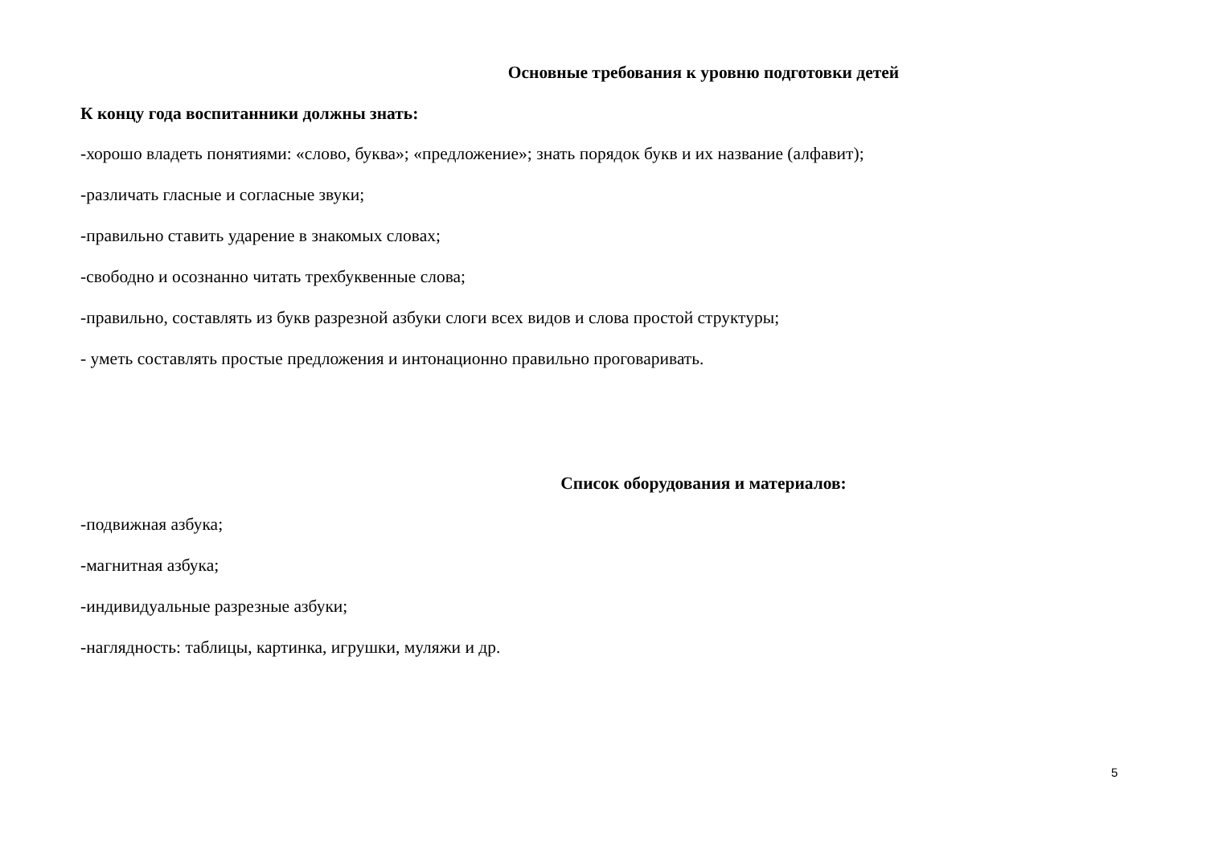Основные требования к уровню подготовки детей
К концу года воспитанники должны знать:
-хорошо владеть понятиями: «слово, буква»; «предложение»; знать порядок букв и их название (алфавит);
-различать гласные и согласные звуки;
-правильно ставить ударение в знакомых словах;
-свободно и осознанно читать трехбуквенные слова;
-правильно, составлять из букв разрезной азбуки слоги всех видов и слова простой структуры;
- уметь составлять простые предложения и интонационно правильно проговаривать.
Список оборудования и материалов:
-подвижная азбука;
-магнитная азбука;
-индивидуальные разрезные азбуки;
-наглядность: таблицы, картинка, игрушки, муляжи и др.
5